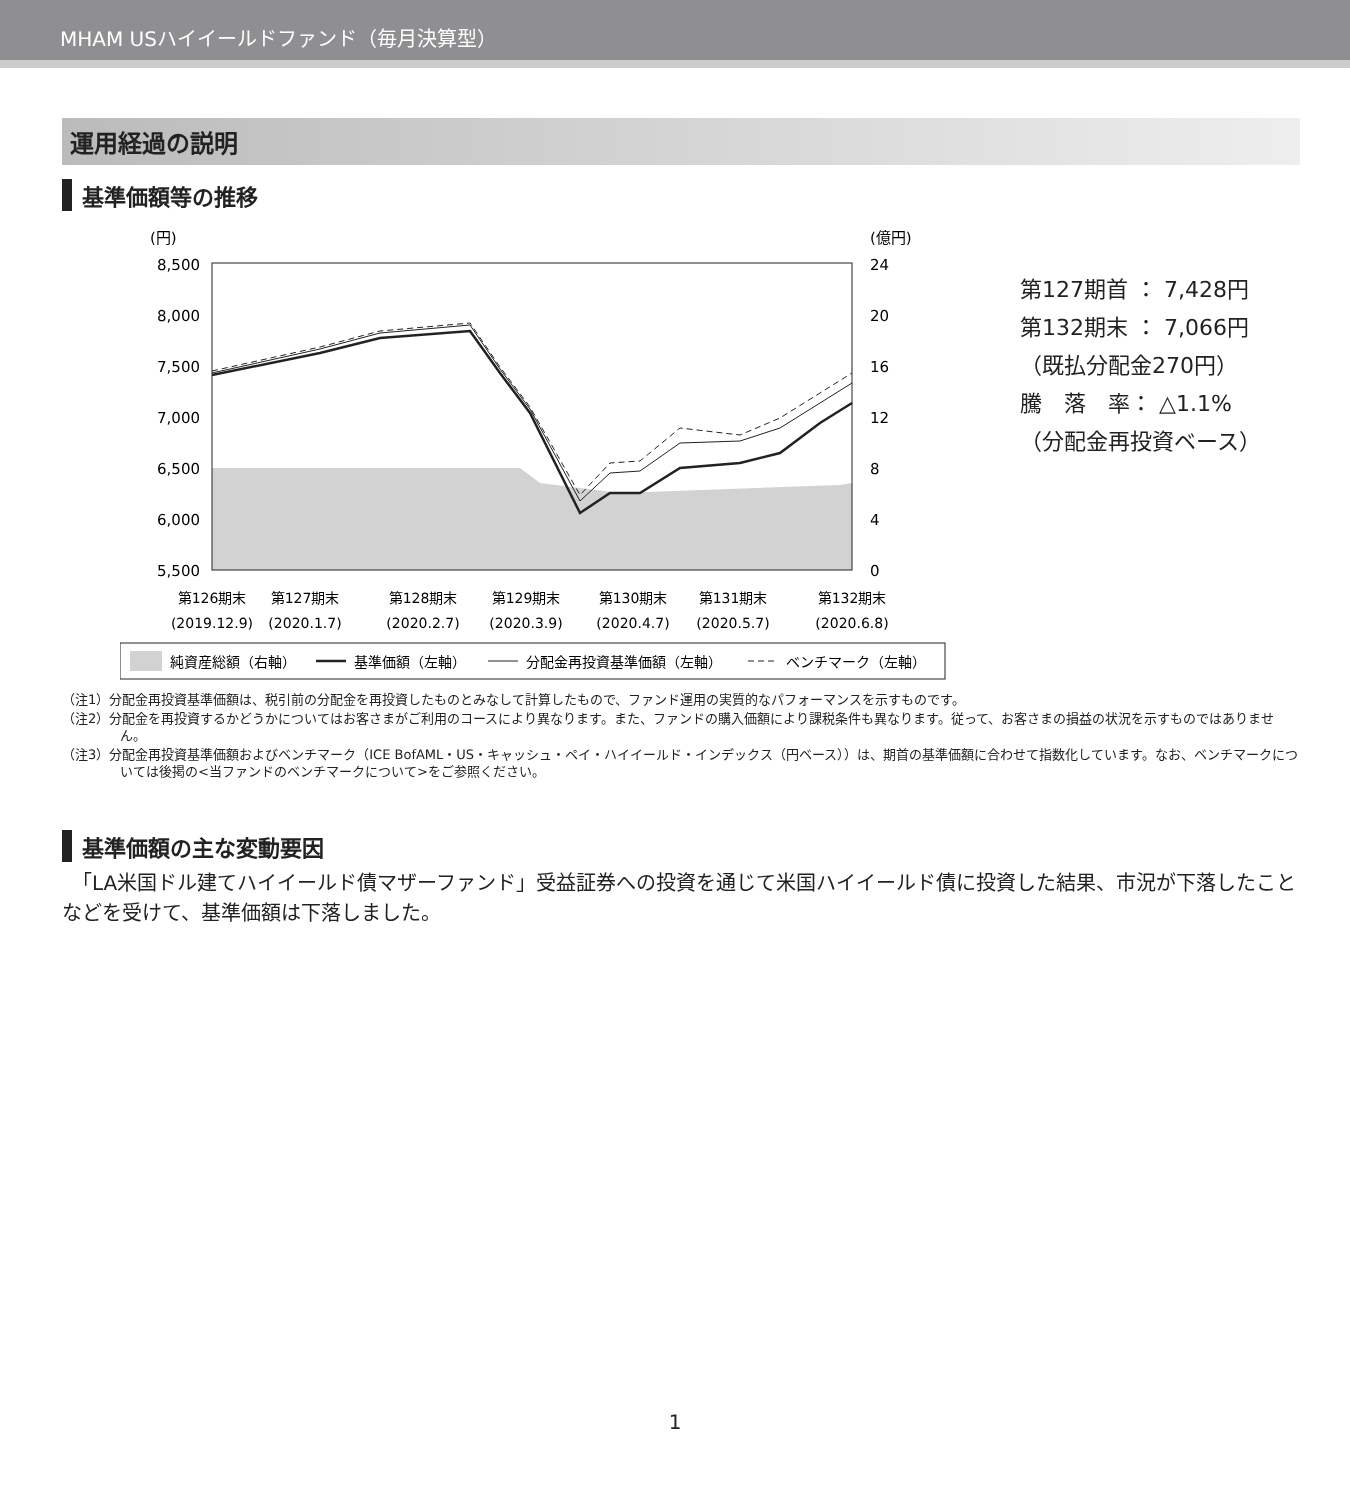MHAM USハイイールドファンド（毎月決算型）
運用経過の説明
基準価額等の推移
(円)
(億円)
8,500
8,000
7,500
7,000
6,500
6,000
5,500
24
20
16
12
8
4
0
第126期末
第127期末
第128期末
第129期末
第130期末
第131期末
第132期末
(2019.12.9)
(2020.1.7)
(2020.2.7)
(2020.3.9)
(2020.4.7)
(2020.5.7)
(2020.6.8)
純資産総額（右軸）
基準価額（左軸）
分配金再投資基準価額（左軸）
ベンチマーク（左軸）
第127期首 ： 7,428円
第132期末 ： 7,066円
（既払分配金270円）
騰　落　率： △1.1%
（分配金再投資ベース）
（注1）分配金再投資基準価額は、税引前の分配金を再投資したものとみなして計算したもので、ファンド運用の実質的なパフォーマンスを示すものです。
（注2）分配金を再投資するかどうかについてはお客さまがご利用のコースにより異なります。また、ファンドの購入価額により課税条件も異なります。従って、お客さまの損益の状況を示すものではありません。
（注3）分配金再投資基準価額およびベンチマーク（ICE BofAML・US・キャッシュ・ペイ・ハイイールド・インデックス（円ベース））は、期首の基準価額に合わせて指数化しています。なお、ベンチマークについては後掲の<当ファンドのベンチマークについて>をご参照ください。
基準価額の主な変動要因
　「LA米国ドル建てハイイールド債マザーファンド」受益証券への投資を通じて米国ハイイールド債に投資した結果、市況が下落したことなどを受けて、基準価額は下落しました。
1